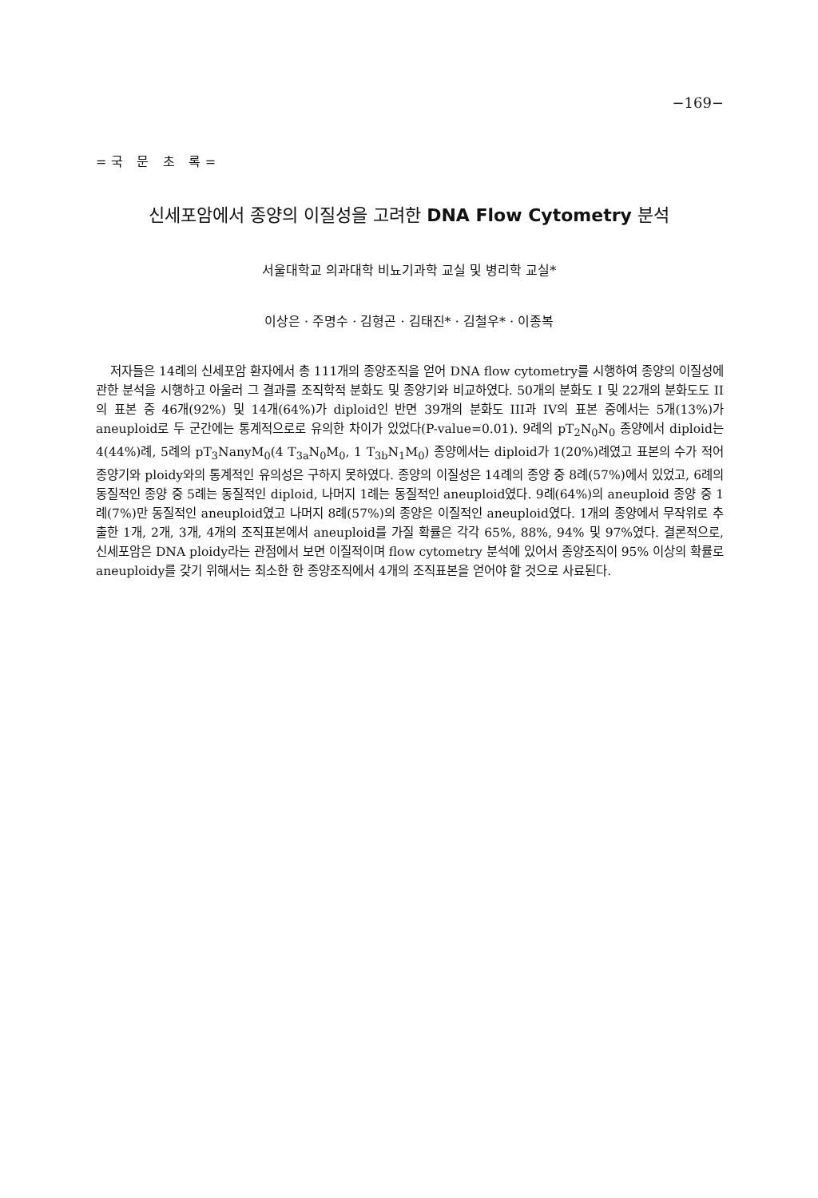−169−
=국 문 초 록=
신세포암에서 종양의 이질성을 고려한 DNA Flow Cytometry 분석
서울대학교 의과대학 비뇨기과학 교실 및 병리학 교실*
이상은 · 주명수 · 김형곤 · 김태진* · 김철우* · 이종복
저자들은 14례의 신세포암 환자에서 총 111개의 종양조직을 얻어 DNA flow cytometry를 시행하여 종양의 이질성에 관한 분석을 시행하고 아울러 그 결과를 조직학적 분화도 및 종양기와 비교하였다. 50개의 분화도 I 및 22개의 분화도도 II의 표본 중 46개(92%) 및 14개(64%)가 diploid인 반면 39개의 분화도 III과 IV의 표본 중에서는 5개(13%)가 aneuploid로 두 군간에는 통계적으로로 유의한 차이가 있었다(P-value=0.01). 9례의 pT<sub>2</sub>N<sub>0</sub>N<sub>0</sub> 종양에서 diploid는 4(44%)례, 5례의 pT<sub>3</sub>NanyM<sub>0</sub>(4 T<sub>3a</sub>N<sub>0</sub>M<sub>0</sub>, 1 T<sub>3b</sub>N<sub>1</sub>M<sub>0</sub>) 종양에서는 diploid가 1(20%)례였고 표본의 수가 적어 종양기와 ploidy와의 통계적인 유의성은 구하지 못하였다. 종양의 이질성은 14례의 종양 중 8례(57%)에서 있었고, 6례의 동질적인 종양 중 5례는 동질적인 diploid, 나머지 1례는 동질적인 aneuploid였다. 9례(64%)의 aneuploid 종양 중 1례(7%)만 동질적인 aneuploid였고 나머지 8례(57%)의 종양은 이질적인 aneuploid였다. 1개의 종양에서 무작위로 추출한 1개, 2개, 3개, 4개의 조직표본에서 aneuploid를 가질 확률은 각각 65%, 88%, 94% 및 97%였다. 결론적으로, 신세포암은 DNA ploidy라는 관점에서 보면 이질적이며 flow cytometry 분석에 있어서 종양조직이 95% 이상의 확률로 aneuploidy를 갖기 위해서는 최소한 한 종양조직에서 4개의 조직표본을 얻어야 할 것으로 사료된다.